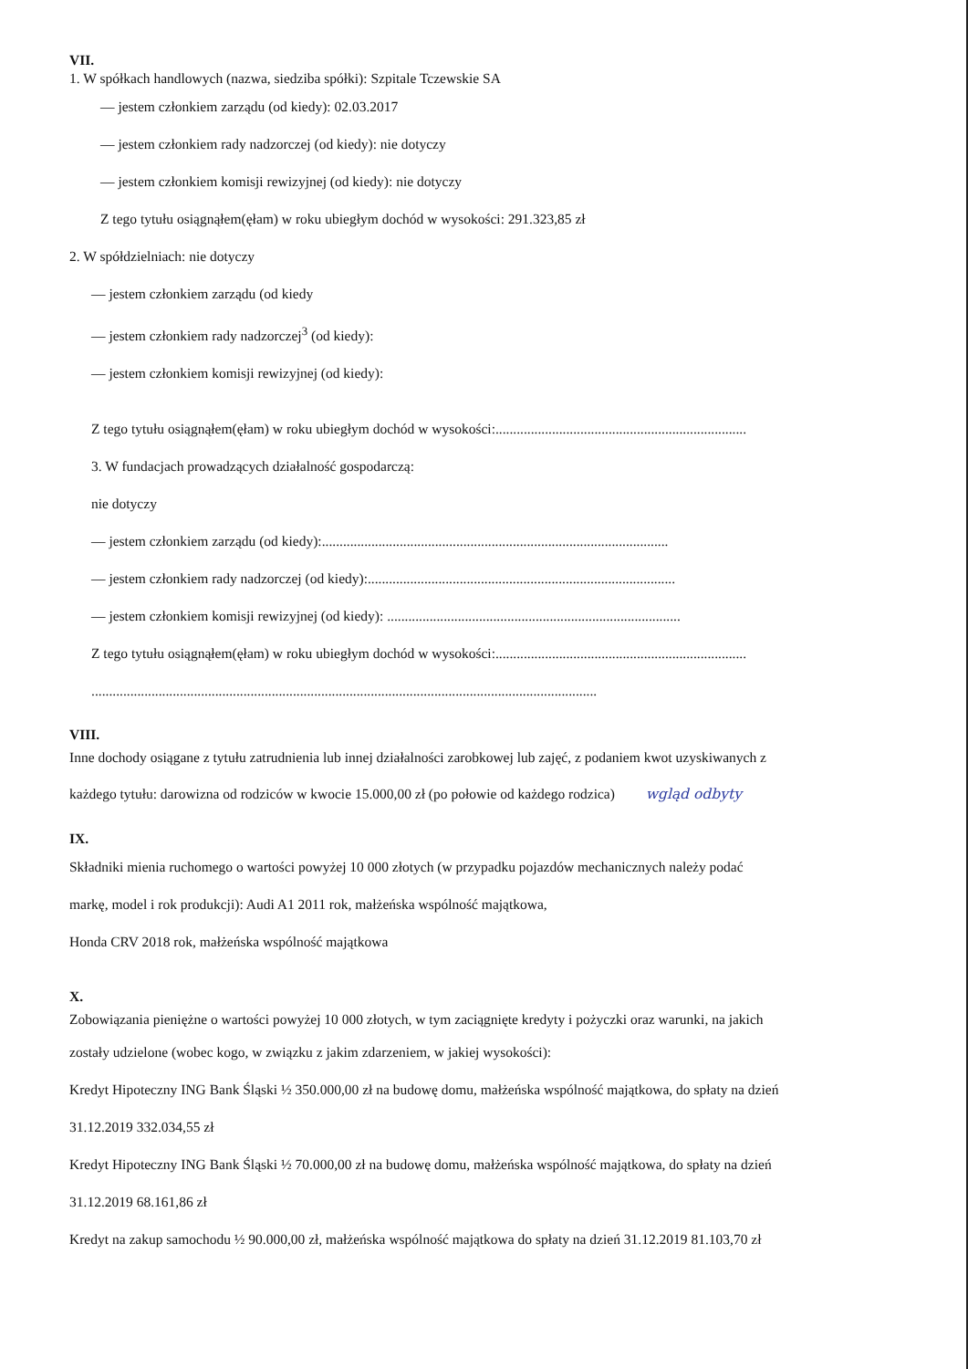VII.
1. W spółkach handlowych (nazwa, siedziba spółki): Szpitale Tczewskie SA
— jestem członkiem zarządu (od kiedy): 02.03.2017
— jestem członkiem rady nadzorczej (od kiedy): nie dotyczy
— jestem członkiem komisji rewizyjnej (od kiedy): nie dotyczy
Z tego tytułu osiągnąłem(ęłam) w roku ubiegłym dochód w wysokości: 291.323,85 zł
2. W spółdzielniach: nie dotyczy
— jestem członkiem zarządu (od kiedy
— jestem członkiem rady nadzorczej<sup>3</sup> (od kiedy):
— jestem członkiem komisji rewizyjnej (od kiedy):
Z tego tytułu osiągnąłem(ęłam) w roku ubiegłym dochód w wysokości:.......................................................................
3. W fundacjach prowadzących działalność gospodarczą:
nie dotyczy
— jestem członkiem zarządu (od kiedy):..................................................................................................
— jestem członkiem rady nadzorczej (od kiedy):.......................................................................................
— jestem członkiem komisji rewizyjnej (od kiedy): ...................................................................................
Z tego tytułu osiągnąłem(ęłam) w roku ubiegłym dochód w wysokości:.......................................................................
...............................................................................................................................................
VIII.
Inne dochody osiągane z tytułu zatrudnienia lub innej działalności zarobkowej lub zajęć, z podaniem kwot uzyskiwanych z
każdego tytułu: darowizna od rodziców w kwocie 15.000,00 zł (po połowie od każdego rodzica) wgląd odbyty
IX.
Składniki mienia ruchomego o wartości powyżej 10 000 złotych (w przypadku pojazdów mechanicznych należy podać
markę, model i rok produkcji): Audi A1 2011 rok, małżeńska wspólność majątkowa,
Honda CRV 2018 rok, małżeńska wspólność majątkowa
X.
Zobowiązania pieniężne o wartości powyżej 10 000 złotych, w tym zaciągnięte kredyty i pożyczki oraz warunki, na jakich
zostały udzielone (wobec kogo, w związku z jakim zdarzeniem, w jakiej wysokości):
Kredyt Hipoteczny ING Bank Śląski ½ 350.000,00 zł na budowę domu, małżeńska wspólność majątkowa, do spłaty na dzień
31.12.2019 332.034,55 zł
Kredyt Hipoteczny ING Bank Śląski ½ 70.000,00 zł na budowę domu, małżeńska wspólność majątkowa, do spłaty na dzień
31.12.2019 68.161,86 zł
Kredyt na zakup samochodu ½ 90.000,00 zł, małżeńska wspólność majątkowa do spłaty na dzień 31.12.2019 81.103,70 zł